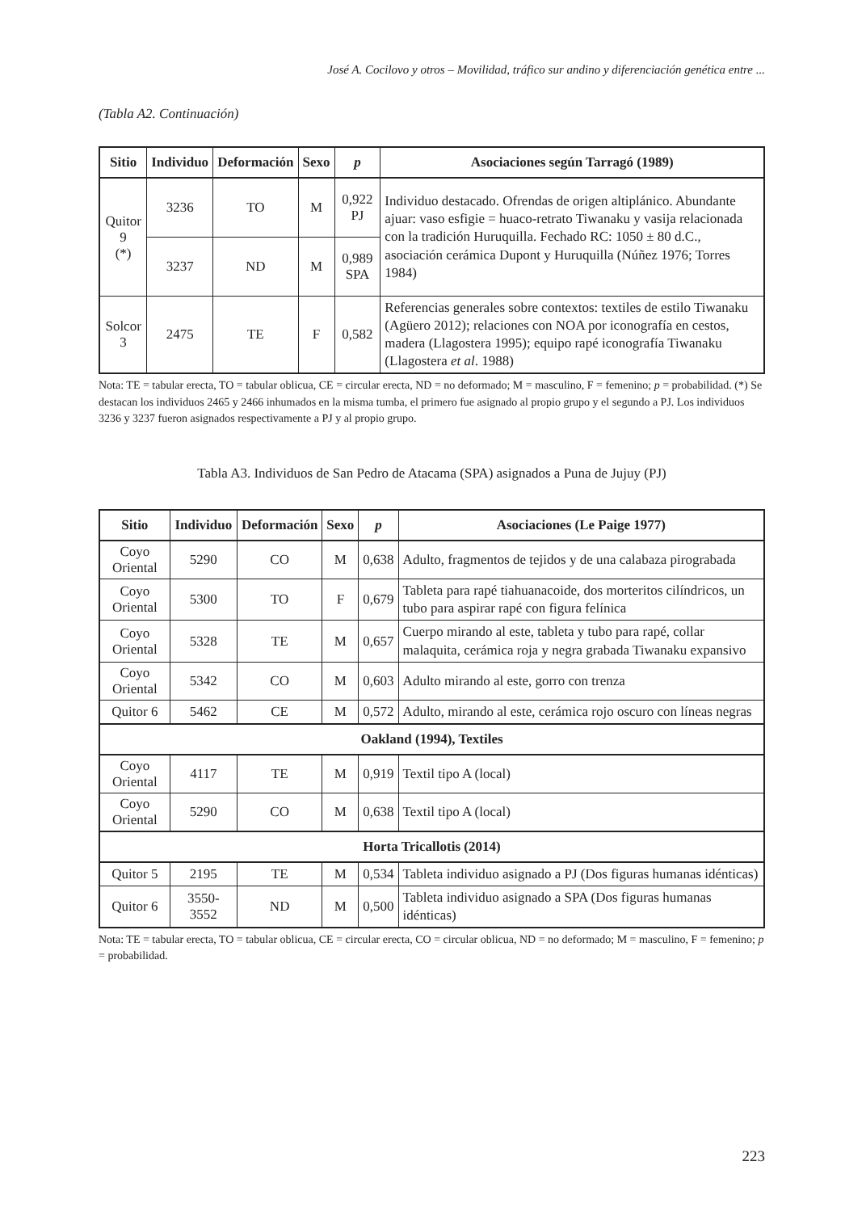José A. Cocilovo y otros – Movilidad, tráfico sur andino y diferenciación genética entre ...
(Tabla A2. Continuación)
| Sitio | Individuo | Deformación | Sexo | p | Asociaciones según Tarragó (1989) |
| --- | --- | --- | --- | --- | --- |
| Quitor 9 (*) | 3236 | TO | M | 0,922 PJ | Individuo destacado. Ofrendas de origen altiplánico. Abundante ajuar: vaso esfigie = huaco-retrato Tiwanaku y vasija relacionada con la tradición Huruquilla. Fechado RC: 1050 ± 80 d.C., asociación cerámica Dupont y Huruquilla (Núñez 1976; Torres 1984) |
| | 3237 | ND | M | 0,989 SPA | |
| Solcor 3 | 2475 | TE | F | 0,582 | Referencias generales sobre contextos: textiles de estilo Tiwanaku (Agüero 2012); relaciones con NOA por iconografía en cestos, madera (Llagostera 1995); equipo rapé iconografía Tiwanaku (Llagostera et al . 1988) |
Nota: TE = tabular erecta, TO = tabular oblicua, CE = circular erecta, ND = no deformado; M = masculino, F = femenino; p = probabilidad. (*) Se destacan los individuos 2465 y 2466 inhumados en la misma tumba, el primero fue asignado al propio grupo y el segundo a PJ. Los individuos 3236 y 3237 fueron asignados respectivamente a PJ y al propio grupo.
Tabla A3. Individuos de San Pedro de Atacama (SPA) asignados a Puna de Jujuy (PJ)
| Sitio | Individuo | Deformación | Sexo | p | Asociaciones (Le Paige 1977) |
| --- | --- | --- | --- | --- | --- |
| Coyo Oriental | 5290 | CO | M | 0,638 | Adulto, fragmentos de tejidos y de una calabaza pirograbada |
| Coyo Oriental | 5300 | TO | F | 0,679 | Tableta para rapé tiahuanacoide, dos morteritos cilíndricos, un tubo para aspirar rapé con figura felínica |
| Coyo Oriental | 5328 | TE | M | 0,657 | Cuerpo mirando al este, tableta y tubo para rapé, collar malaquita, cerámica roja y negra grabada Tiwanaku expansivo |
| Coyo Oriental | 5342 | CO | M | 0,603 | Adulto mirando al este, gorro con trenza |
| Quitor 6 | 5462 | CE | M | 0,572 | Adulto, mirando al este, cerámica rojo oscuro con líneas negras |
| Oakland (1994), Textiles | | | | | |
| Coyo Oriental | 4117 | TE | M | 0,919 | Textil tipo A (local) |
| Coyo Oriental | 5290 | CO | M | 0,638 | Textil tipo A (local) |
| Horta Tricallotis (2014) | | | | | |
| Quitor 5 | 2195 | TE | M | 0,534 | Tableta individuo asignado a PJ (Dos figuras humanas idénticas) |
| Quitor 6 | 3550-3552 | ND | M | 0,500 | Tableta individuo asignado a SPA (Dos figuras humanas idénticas) |
Nota: TE = tabular erecta, TO = tabular oblicua, CE = circular erecta, CO = circular oblicua, ND = no deformado; M = masculino, F = femenino; p = probabilidad.
223